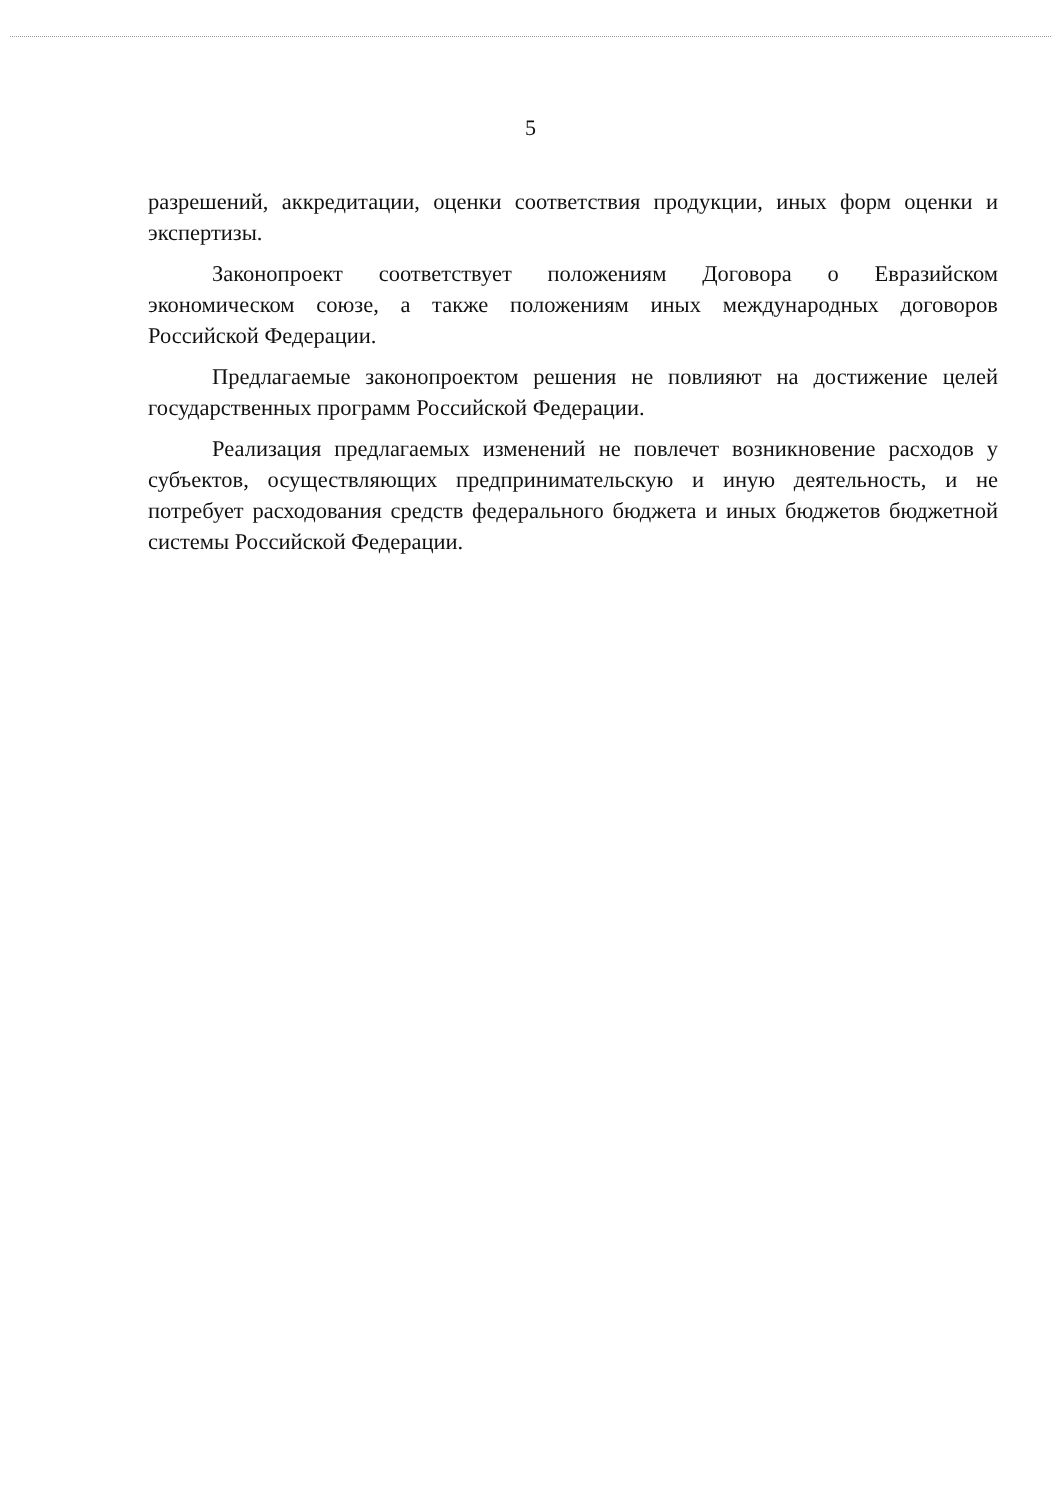5
разрешений, аккредитации, оценки соответствия продукции, иных форм оценки и экспертизы.
Законопроект соответствует положениям Договора о Евразийском экономическом союзе, а также положениям иных международных договоров Российской Федерации.
Предлагаемые законопроектом решения не повлияют на достижение целей государственных программ Российской Федерации.
Реализация предлагаемых изменений не повлечет возникновение расходов у субъектов, осуществляющих предпринимательскую и иную деятельность, и не потребует расходования средств федерального бюджета и иных бюджетов бюджетной системы Российской Федерации.